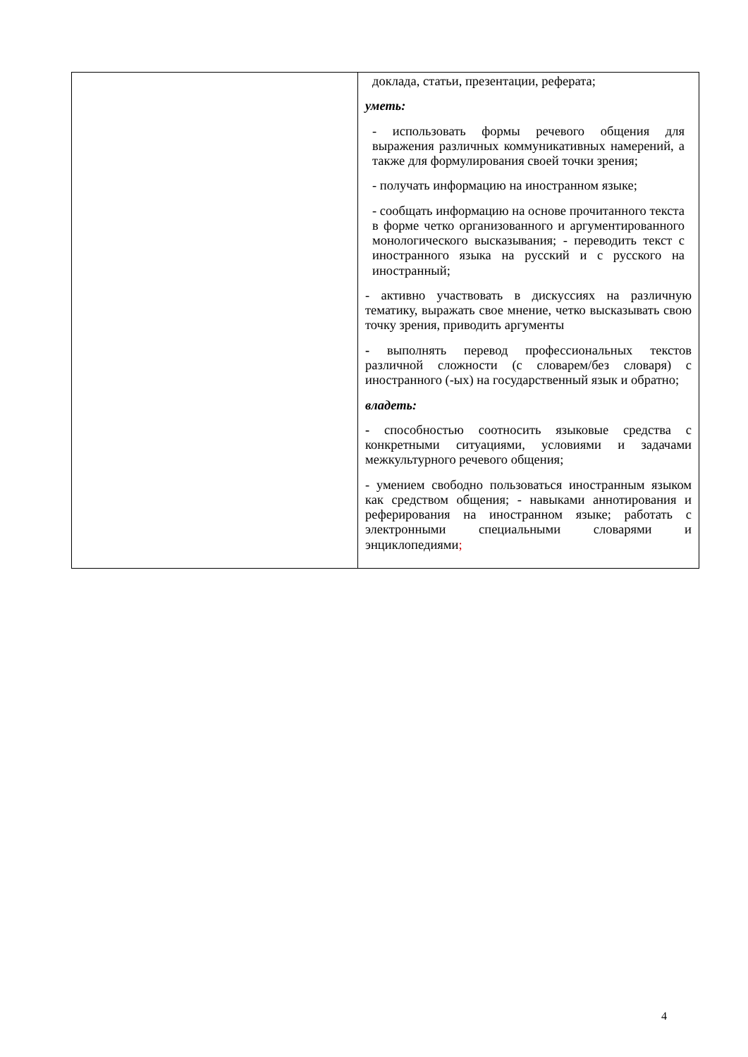| | доклада, статьи, презентации, реферата; уметь: - использовать формы речевого общения для выражения различных коммуникативных намерений, а также для формулирования своей точки зрения; - получать информацию на иностранном языке; - сообщать информацию на основе прочитанного текста в форме четко организованного и аргументированного монологического высказывания; - переводить текст с иностранного языка на русский и с русского на иностранный; - активно участвовать в дискуссиях на различную тематику, выражать свое мнение, четко высказывать свою точку зрения, приводить аргументы - выполнять перевод профессиональных текстов различной сложности (с словарем/без словаря) с иностранного (-ых) на государственный язык и обратно; владеть: - способностью соотносить языковые средства с конкретными ситуациями, условиями и задачами межкультурного речевого общения; - умением свободно пользоваться иностранным языком как средством общения; - навыками аннотирования и реферирования на иностранном языке; работать с электронными специальными словарями и энциклопедиями ; |
4